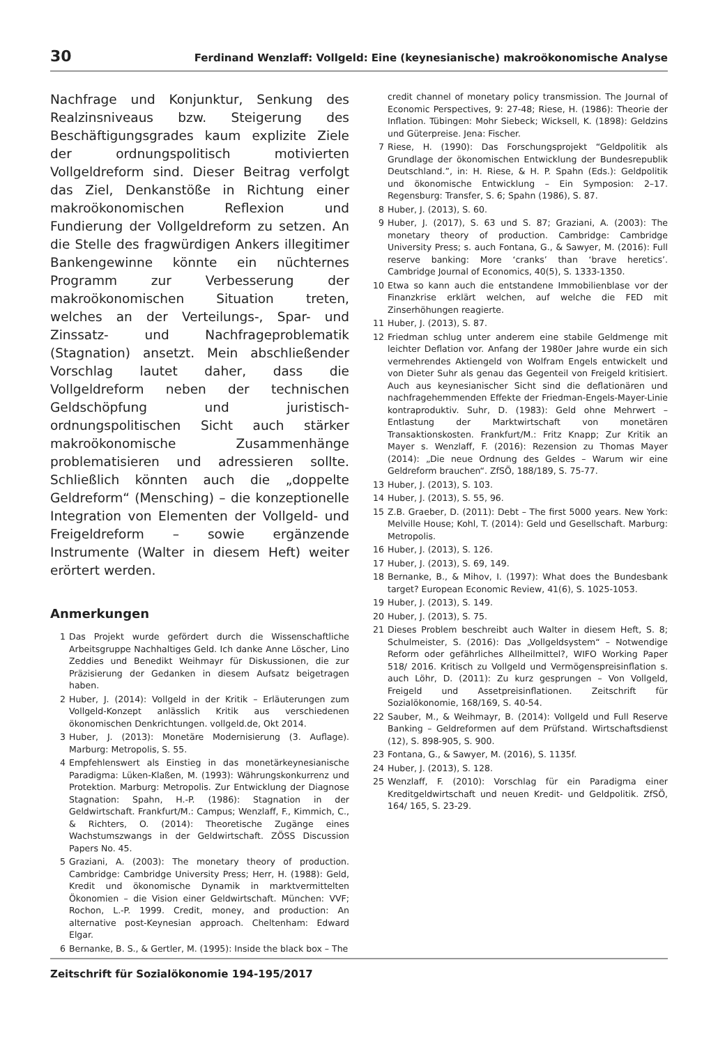30 Ferdinand Wenzlaff: Vollgeld: Eine (keynesianische) makroökonomische Analyse
Nachfrage und Konjunktur, Senkung des Realzinsniveaus bzw. Steigerung des Beschäftigungsgrades kaum explizite Ziele der ordnungspolitisch motivierten Vollgeldreform sind. Dieser Beitrag verfolgt das Ziel, Denkanstöße in Richtung einer makroökonomischen Reflexion und Fundierung der Vollgeldreform zu setzen. An die Stelle des fragwürdigen Ankers illegitimer Bankengewinne könnte ein nüchternes Programm zur Verbesserung der makroökonomischen Situation treten, welches an der Verteilungs-, Spar- und Zinssatz- und Nachfrageproblematik (Stagnation) ansetzt. Mein abschließender Vorschlag lautet daher, dass die Vollgeldreform neben der technischen Geldschöpfung und juristisch-ordnungspolitischen Sicht auch stärker makroökonomische Zusammenhänge problematisieren und adressieren sollte. Schließlich könnten auch die „doppelte Geldreform“ (Mensching) – die konzeptionelle Integration von Elementen der Vollgeld- und Freigeldreform – sowie ergänzende Instrumente (Walter in diesem Heft) weiter erörtert werden.
Anmerkungen
1 Das Projekt wurde gefördert durch die Wissenschaftliche Arbeitsgruppe Nachhaltiges Geld. Ich danke Anne Löscher, Lino Zeddies und Benedikt Weihmayr für Diskussionen, die zur Präzisierung der Gedanken in diesem Aufsatz beigetragen haben.
2 Huber, J. (2014): Vollgeld in der Kritik – Erläuterungen zum Vollgeld-Konzept anlässlich Kritik aus verschiedenen ökonomischen Denkrichtungen. vollgeld.de, Okt 2014.
3 Huber, J. (2013): Monetäre Modernisierung (3. Auflage). Marburg: Metropolis, S. 55.
4 Empfehlenswert als Einstieg in das monetärkeynesianische Paradigma: Lüken-Klaßen, M. (1993): Währungskonkurrenz und Protektion. Marburg: Metropolis. Zur Entwicklung der Diagnose Stagnation: Spahn, H.-P. (1986): Stagnation in der Geldwirtschaft. Frankfurt/M.: Campus; Wenzlaff, F., Kimmich, C., & Richters, O. (2014): Theoretische Zugänge eines Wachstumszwangs in der Geldwirtschaft. ZÖSS Discussion Papers No. 45.
5 Graziani, A. (2003): The monetary theory of production. Cambridge: Cambridge University Press; Herr, H. (1988): Geld, Kredit und ökonomische Dynamik in marktvermittelten Ökonomien – die Vision einer Geldwirtschaft. München: VVF; Rochon, L.-P. 1999. Credit, money, and production: An alternative post-Keynesian approach. Cheltenham: Edward Elgar.
6 Bernanke, B. S., & Gertler, M. (1995): Inside the black box – The
credit channel of monetary policy transmission. The Journal of Economic Perspectives, 9: 27-48; Riese, H. (1986): Theorie der Inflation. Tübingen: Mohr Siebeck; Wicksell, K. (1898): Geldzins und Güterpreise. Jena: Fischer.
7 Riese, H. (1990): Das Forschungsprojekt “Geldpolitik als Grundlage der ökonomischen Entwicklung der Bundesrepublik Deutschland.”, in: H. Riese, & H. P. Spahn (Eds.): Geldpolitik und ökonomische Entwicklung – Ein Symposion: 2–17. Regensburg: Transfer, S. 6; Spahn (1986), S. 87.
8 Huber, J. (2013), S. 60.
9 Huber, J. (2017), S. 63 und S. 87; Graziani, A. (2003): The monetary theory of production. Cambridge: Cambridge University Press; s. auch Fontana, G., & Sawyer, M. (2016): Full reserve banking: More ‘cranks’ than ‘brave heretics’. Cambridge Journal of Economics, 40(5), S. 1333-1350.
10 Etwa so kann auch die entstandene Immobilienblase vor der Finanzkrise erklärt welchen, auf welche die FED mit Zinserhöhungen reagierte.
11 Huber, J. (2013), S. 87.
12 Friedman schlug unter anderem eine stabile Geldmenge mit leichter Deflation vor. Anfang der 1980er Jahre wurde ein sich vermehrendes Aktiengeld von Wolfram Engels entwickelt und von Dieter Suhr als genau das Gegenteil von Freigeld kritisiert. Auch aus keynesianischer Sicht sind die deflationären und nachfragehemmenden Effekte der Friedman-Engels-Mayer-Linie kontraproduktiv. Suhr, D. (1983): Geld ohne Mehrwert – Entlastung der Marktwirtschaft von monetären Transaktionskosten. Frankfurt/M.: Fritz Knapp; Zur Kritik an Mayer s. Wenzlaff, F. (2016): Rezension zu Thomas Mayer (2014): „Die neue Ordnung des Geldes – Warum wir eine Geldreform brauchen“. ZfSÖ, 188/189, S. 75-77.
13 Huber, J. (2013), S. 103.
14 Huber, J. (2013), S. 55, 96.
15 Z.B. Graeber, D. (2011): Debt – The first 5000 years. New York: Melville House; Kohl, T. (2014): Geld und Gesellschaft. Marburg: Metropolis.
16 Huber, J. (2013), S. 126.
17 Huber, J. (2013), S. 69, 149.
18 Bernanke, B., & Mihov, I. (1997): What does the Bundesbank target? European Economic Review, 41(6), S. 1025-1053.
19 Huber, J. (2013), S. 149.
20 Huber, J. (2013), S. 75.
21 Dieses Problem beschreibt auch Walter in diesem Heft, S. 8; Schulmeister, S. (2016): Das „Vollgeldsystem“ – Notwendige Reform oder gefährliches Allheilmittel?, WIFO Working Paper 518/ 2016. Kritisch zu Vollgeld und Vermögenspreisinflation s. auch Löhr, D. (2011): Zu kurz gesprungen – Von Vollgeld, Freigeld und Assetpreisinflationen. Zeitschrift für Sozialökonomie, 168/169, S. 40-54.
22 Sauber, M., & Weihmayr, B. (2014): Vollgeld und Full Reserve Banking – Geldreformen auf dem Prüfstand. Wirtschaftsdienst (12), S. 898-905, S. 900.
23 Fontana, G., & Sawyer, M. (2016), S. 1135f.
24 Huber, J. (2013), S. 128.
25 Wenzlaff, F. (2010): Vorschlag für ein Paradigma einer Kreditgeldwirtschaft und neuen Kredit- und Geldpolitik. ZfSÖ, 164/ 165, S. 23-29.
Zeitschrift für Sozialökonomie 194-195/2017